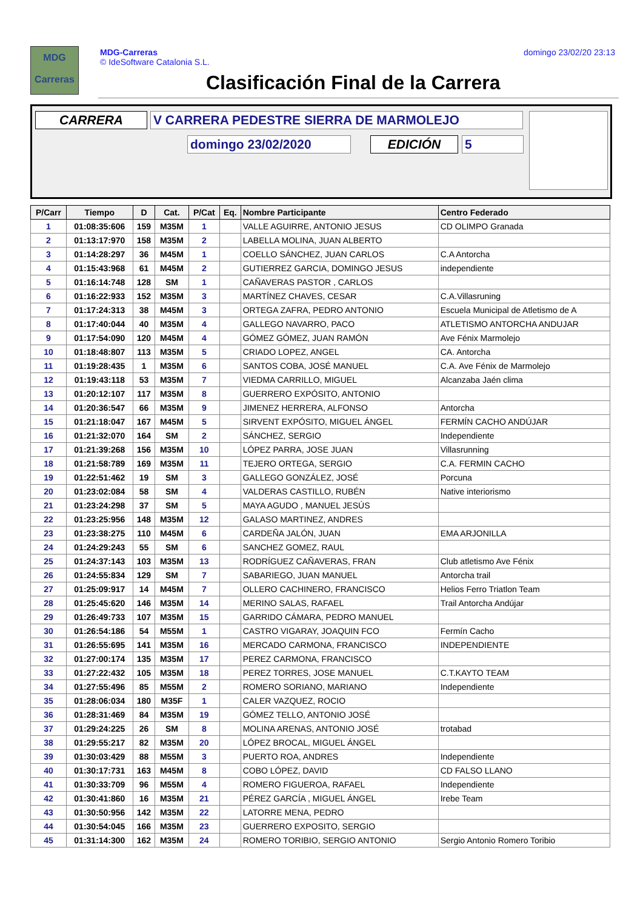MDG
Carreras
MDG-Carreras
© IdeSoftware Catalonia S.L.
domingo 23/02/20 23:13
Clasificación Final de la Carrera
CARRERA V CARRERA PEDESTRE SIERRA DE MARMOLEJO
domingo 23/02/2020 EDICIÓN 5
| P/Carr | Tiempo | D | Cat. | P/Cat | Eq. | Nombre Participante | Centro Federado |
| --- | --- | --- | --- | --- | --- | --- | --- |
| 1 | 01:08:35:606 | 159 | M35M | 1 | | VALLE AGUIRRE, ANTONIO JESUS | CD OLIMPO Granada |
| 2 | 01:13:17:970 | 158 | M35M | 2 | | LABELLA MOLINA, JUAN ALBERTO | |
| 3 | 01:14:28:297 | 36 | M45M | 1 | | COELLO SÁNCHEZ, JUAN CARLOS | C.A Antorcha |
| 4 | 01:15:43:968 | 61 | M45M | 2 | | GUTIERREZ GARCIA, DOMINGO JESUS | independiente |
| 5 | 01:16:14:748 | 128 | SM | 1 | | CAÑAVERAS PASTOR , CARLOS | |
| 6 | 01:16:22:933 | 152 | M35M | 3 | | MARTÍNEZ CHAVES, CESAR | C.A.Villasruning |
| 7 | 01:17:24:313 | 38 | M45M | 3 | | ORTEGA ZAFRA, PEDRO ANTONIO | Escuela Municipal de Atletismo de A |
| 8 | 01:17:40:044 | 40 | M35M | 4 | | GALLEGO NAVARRO, PACO | ATLETISMO ANTORCHA ANDUJAR |
| 9 | 01:17:54:090 | 120 | M45M | 4 | | GÓMEZ GÓMEZ, JUAN RAMÓN | Ave Fénix Marmolejo |
| 10 | 01:18:48:807 | 113 | M35M | 5 | | CRIADO LOPEZ, ANGEL | CA. Antorcha |
| 11 | 01:19:28:435 | 1 | M35M | 6 | | SANTOS COBA, JOSÉ MANUEL | C.A. Ave Fénix de Marmolejo |
| 12 | 01:19:43:118 | 53 | M35M | 7 | | VIEDMA CARRILLO, MIGUEL | Alcanzaba Jaén clima |
| 13 | 01:20:12:107 | 117 | M35M | 8 | | GUERRERO EXPÓSITO, ANTONIO | |
| 14 | 01:20:36:547 | 66 | M35M | 9 | | JIMENEZ HERRERA, ALFONSO | Antorcha |
| 15 | 01:21:18:047 | 167 | M45M | 5 | | SIRVENT EXPÓSITO, MIGUEL ÁNGEL | FERMÍN CACHO ANDÚJAR |
| 16 | 01:21:32:070 | 164 | SM | 2 | | SÁNCHEZ, SERGIO | Independiente |
| 17 | 01:21:39:268 | 156 | M35M | 10 | | LÓPEZ PARRA, JOSE JUAN | Villasrunning |
| 18 | 01:21:58:789 | 169 | M35M | 11 | | TEJERO ORTEGA, SERGIO | C.A. FERMIN CACHO |
| 19 | 01:22:51:462 | 19 | SM | 3 | | GALLEGO GONZÁLEZ, JOSÉ | Porcuna |
| 20 | 01:23:02:084 | 58 | SM | 4 | | VALDERAS CASTILLO, RUBÉN | Native interiorismo |
| 21 | 01:23:24:298 | 37 | SM | 5 | | MAYA AGUDO , MANUEL JESÚS | |
| 22 | 01:23:25:956 | 148 | M35M | 12 | | GALASO MARTINEZ, ANDRES | |
| 23 | 01:23:38:275 | 110 | M45M | 6 | | CARDEÑA JALÓN, JUAN | EMA ARJONILLA |
| 24 | 01:24:29:243 | 55 | SM | 6 | | SANCHEZ GOMEZ, RAUL | |
| 25 | 01:24:37:143 | 103 | M35M | 13 | | RODRÍGUEZ CAÑAVERAS, FRAN | Club atletismo Ave Fénix |
| 26 | 01:24:55:834 | 129 | SM | 7 | | SABARIEGO, JUAN MANUEL | Antorcha trail |
| 27 | 01:25:09:917 | 14 | M45M | 7 | | OLLERO CACHINERO, FRANCISCO | Helios Ferro Triatlon Team |
| 28 | 01:25:45:620 | 146 | M35M | 14 | | MERINO SALAS, RAFAEL | Trail Antorcha Andújar |
| 29 | 01:26:49:733 | 107 | M35M | 15 | | GARRIDO CÁMARA, PEDRO MANUEL | |
| 30 | 01:26:54:186 | 54 | M55M | 1 | | CASTRO VIGARAY, JOAQUIN FCO | Fermín Cacho |
| 31 | 01:26:55:695 | 141 | M35M | 16 | | MERCADO CARMONA, FRANCISCO | INDEPENDIENTE |
| 32 | 01:27:00:174 | 135 | M35M | 17 | | PEREZ CARMONA, FRANCISCO | |
| 33 | 01:27:22:432 | 105 | M35M | 18 | | PEREZ TORRES, JOSE MANUEL | C.T.KAYTO TEAM |
| 34 | 01:27:55:496 | 85 | M55M | 2 | | ROMERO SORIANO, MARIANO | Independiente |
| 35 | 01:28:06:034 | 180 | M35F | 1 | | CALER VAZQUEZ, ROCIO | |
| 36 | 01:28:31:469 | 84 | M35M | 19 | | GÓMEZ TELLO, ANTONIO JOSÉ | |
| 37 | 01:29:24:225 | 26 | SM | 8 | | MOLINA ARENAS, ANTONIO JOSÉ | trotabad |
| 38 | 01:29:55:217 | 82 | M35M | 20 | | LÓPEZ BROCAL, MIGUEL ÁNGEL | |
| 39 | 01:30:03:429 | 88 | M55M | 3 | | PUERTO ROA, ANDRES | Independiente |
| 40 | 01:30:17:731 | 163 | M45M | 8 | | COBO LÓPEZ, DAVID | CD FALSO LLANO |
| 41 | 01:30:33:709 | 96 | M55M | 4 | | ROMERO FIGUEROA, RAFAEL | Independiente |
| 42 | 01:30:41:860 | 16 | M35M | 21 | | PÉREZ GARCÍA , MIGUEL ÁNGEL | Irebe Team |
| 43 | 01:30:50:956 | 142 | M35M | 22 | | LATORRE MENA, PEDRO | |
| 44 | 01:30:54:045 | 166 | M35M | 23 | | GUERRERO EXPOSITO, SERGIO | |
| 45 | 01:31:14:300 | 162 | M35M | 24 | | ROMERO TORIBIO, SERGIO ANTONIO | Sergio Antonio Romero Toribio |